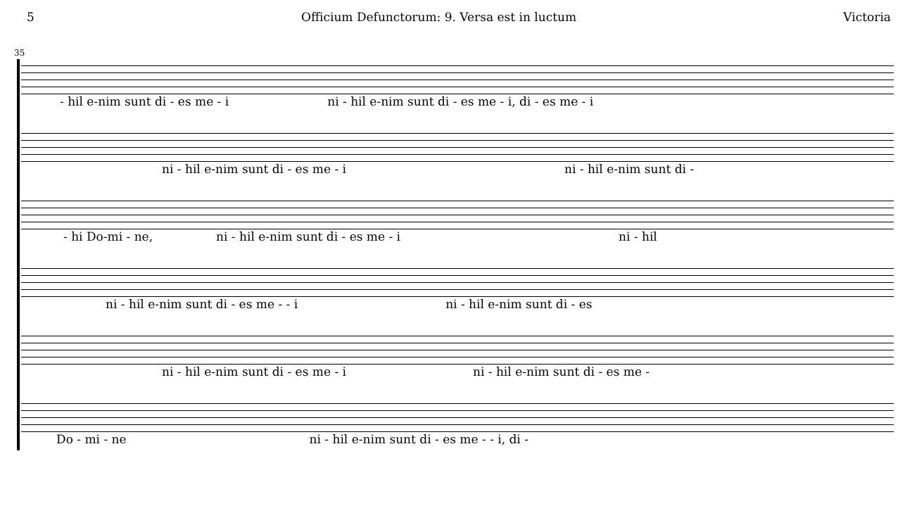5 Officium Defunctorum: 9. Versa est in luctum Victoria
35
- hil e-nim sunt di - es me - i ni - hil e-nim sunt di - es me - i, di - es me - i
ni - hil e-nim sunt di - es me - i ni - hil e-nim sunt di -
- hi Do-mi - ne, ni - hil e-nim sunt di - es me - i ni - hil
ni - hil e-nim sunt di - es me - - i ni - hil e-nim sunt di - es
ni - hil e-nim sunt di - es me - i ni - hil e-nim sunt di - es me -
Do - mi - ne ni - hil e-nim sunt di - es me - - i, di -